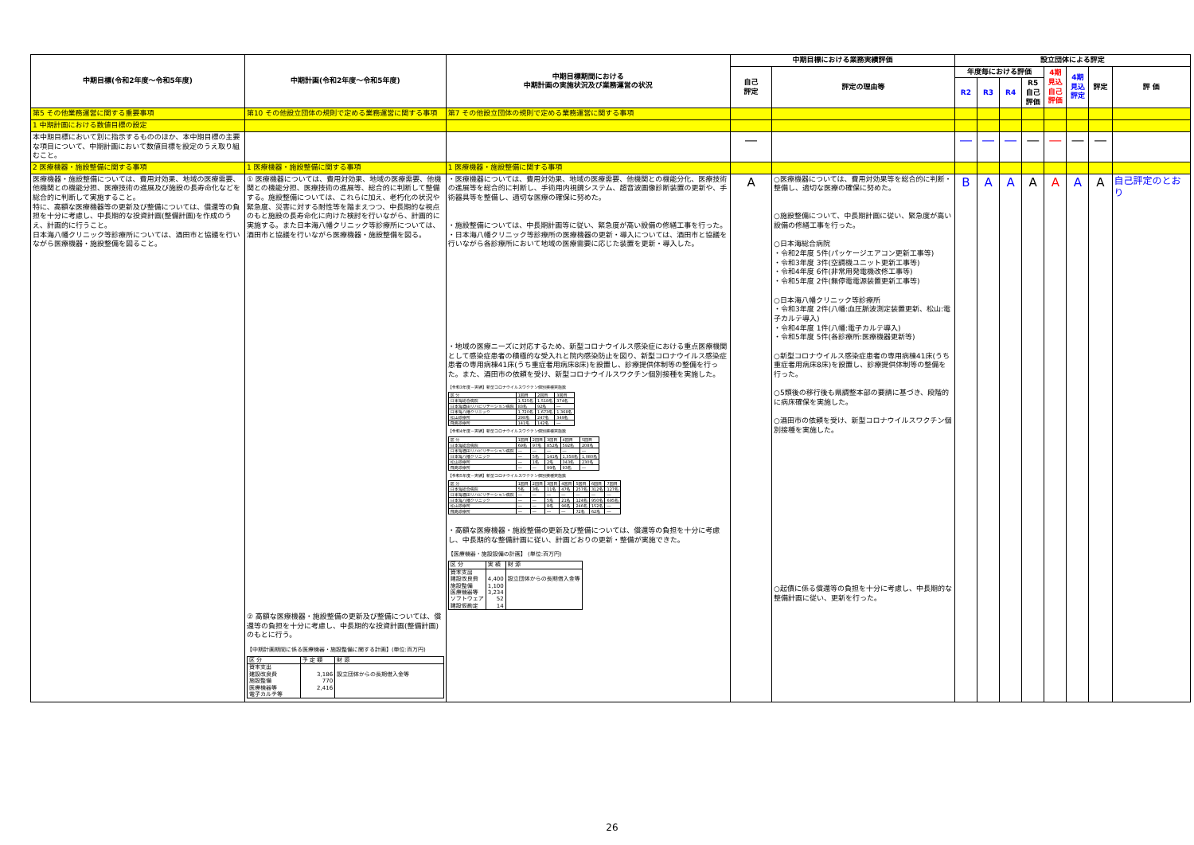| 中期目標(令和2年度～令和5年度) | 中期計画(令和2年度～令和5年度) | 中期目標期間における 中期計画の実施状況及び業務運営の状況 | 中期目標における業務実績評価 | | 設立団体による評定 | | | | | | | |
| --- | --- | --- | --- | --- | --- | --- | --- | --- | --- | --- | --- | --- |
| | | | 自己 評定 | 評定の理由等 | 年度毎における評価 | | | | 4期 見込 自己 評価 | 4期 見込 評定 | 評定 | 評 価 |
| | | | | | R2 | R3 | R4 | R5 自己 評価 | | | | |
| 第5 その他業務運営に関する重要事項 | 第10 その他設立団体の規則で定める業務運営に関する事項 | 第7 その他設立団体の規則で定める業務運営に関する事項 | | | | | | | | | | |
| 1 中期計画における数値目標の設定 | | | | | | | | | | | | |
| 本中期目標において別に指示するもののほか、本中期目標の主要な項目について、中期計画において数値目標を設定のうえ取り組むこと。 | | | ― | | ― | ― | ― | ― | ― | ― | ― | |
| 2 医療機器・施設整備に関する事項 | 1 医療機器・施設整備に関する事項 | 1 医療機器・施設整備に関する事項 | | | | | | | | | | |
| 医療機器・施設整備については、費用対効果、地域の医療需要、他機関との機能分担、医療技術の進展及び施設の長寿命化などを総合的に判断して実施すること。 特に、高額な医療機器等の更新及び整備については、償還等の負担を十分に考慮し、中長期的な投資計画(整備計画)を作成のうえ、計画的に行うこと。 日本海八幡クリニック等診療所については、酒田市と協議を行いながら医療機器・施設整備を図ること。 | ① 医療機器については、費用対効果、地域の医療需要、他機関との機能分担、医療技術の進展等、総合的に判断して整備する。施設整備については、これらに加え、老朽化の状況や緊急度、災害に対する耐性等を踏まえつつ、中長期的な視点のもと施設の長寿命化に向けた検討を行いながら、計画的に実施する。また日本海八幡クリニック等診療所については、酒田市と協議を行いながら医療機器・施設整備を図る。 ② 高額な医療機器・施設整備の更新及び整備については、償還等の負担を十分に考慮し、中長期的な投資計画(整備計画)のもとに行う。 【中期計画期間に係る医療機器・施設整備に関する計画】(単位:百万円) / 区 分 / 予 定 額 / 財 源 / / 資本支出 建設改良費 施設整備 医療機器等 電子カルテ等 / 3,186 770 2,416 / 設立団体からの長期借入金等 / | ・医療機器については、費用対効果、地域の医療需要、他機関との機能分化、医療技術の進展等を総合的に判断し、手術用内視鏡システム、超音波画像診断装置の更新や、手術器具等を整備し、適切な医療の確保に努めた。 ・施設整備については、中長期計画等に従い、緊急度が高い設備の修繕工事を行った。 ・日本海八幡クリニック等診療所の医療機器の更新・導入については、酒田市と協議を行いながら各診療所において地域の医療需要に応じた装置を更新・導入した。 ・地域の医療ニーズに対応するため、新型コロナウイルス感染症における重点医療機関として感染症患者の積極的な受入れと院内感染防止を図り、新型コロナウイルス感染症患者の専用病棟41床(うち重症者用病床8床)を設置し、診療提供体制等の整備を行った。また、酒田市の依頼を受け、新型コロナウイルスワクチン個別接種を実施した。 【令和3年度－実績】新型コロナウイルスワクチン個別接種実施数 / 区 分 / 1回目 / 2回目 / 3回目 / / 日本海総合病院 / 1,525名 / 1,518名 / 374名 / / 日本海酒田リハビリテーション病院 / 83名 / 92名 / ― / / 日本海八幡クリニック / 1,720名 / 1,673名 / 1,368名 / / 松山診療所 / 298名 / 247名 / 349名 / / 飛島診療所 / 141名 / 142名 / ― / 【令和4年度－実績】新型コロナウイルスワクチン個別接種実施数 / 区 分 / 1回目 / 2回目 / 3回目 / 4回目 / 5回目 / / 日本海総合病院 / 69名 / 97名 / 852名 / 592名 / 208名 / / 日本海酒田リハビリテーション病院 / ― / ― / ― / ― / ― / / 日本海八幡クリニック / ― / 5名 / 141名 / 1,358名 / 1,080名 / / 松山診療所 / ― / 1名 / 2名 / 343名 / 230名 / / 飛島診療所 / ― / ― / 99名 / 93名 / ― / 【令和5年度－実績】新型コロナウイルスワクチン個別接種実施数 / 区 分 / 1回目 / 2回目 / 3回目 / 4回目 / 5回目 / 6回目 / 7回目 / / 日本海総合病院 / 5名 / 3名 / 11名 / 47名 / 257名 / 312名 / 127名 / / 日本海酒田リハビリテーション病院 / ― / ― / ― / ― / ― / ― / ― / / 日本海八幡クリニック / ― / ― / 5名 / 21名 / 124名 / 950名 / 695名 / / 松山診療所 / ― / ― / 8名 / 96名 / 246名 / 152名 / ― / / 飛島診療所 / ― / ― / ― / ― / 72名 / 62名 / ― / ・高額な医療機器・施設整備の更新及び整備については、償還等の負担を十分に考慮し、中長期的な整備計画に従い、計画どおりの更新・整備が実施できた。 【医療機器・施設設備の計画】 (単位:百万円) / 区 分 / 実 績 / 財 源 / / 資本支出 建設改良費 施設整備 医療機器等 ソフトウェア 建設仮勘定 / 4,400 1,100 3,234 52 14 / 設立団体からの長期借入金等 / | A | ○医療機器については、費用対効果等を総合的に判断・整備し、適切な医療の確保に努めた。 ○施設整備について、中長期計画に従い、緊急度が高い設備の修繕工事を行った。 ○日本海総合病院 ・令和2年度 5件(パッケージエアコン更新工事等) ・令和3年度 3件(空調機ユニット更新工事等) ・令和4年度 6件(非常用発電機改修工事等) ・令和5年度 2件(無停電電源装置更新工事等) ○日本海八幡クリニック等診療所 ・令和3年度 2件(八幡:血圧脈波測定装置更新、松山:電子カルテ導入) ・令和4年度 1件(八幡:電子カルテ導入) ・令和5年度 5件(各診療所:医療機器更新等) ○新型コロナウイルス感染症患者の専用病棟41床(うち重症者用病床8床)を設置し、診療提供体制等の整備を行った。 ○5類後の移行後も県調整本部の要請に基づき、段階的に病床確保を実施した。 ○酒田市の依頼を受け、新型コロナウイルスワクチン個別接種を実施した。 ○起債に係る償還等の負担を十分に考慮し、中長期的な整備計画に従い、更新を行った。 | B | A | A | A | A | A | A | 自己評定のとおり |
26